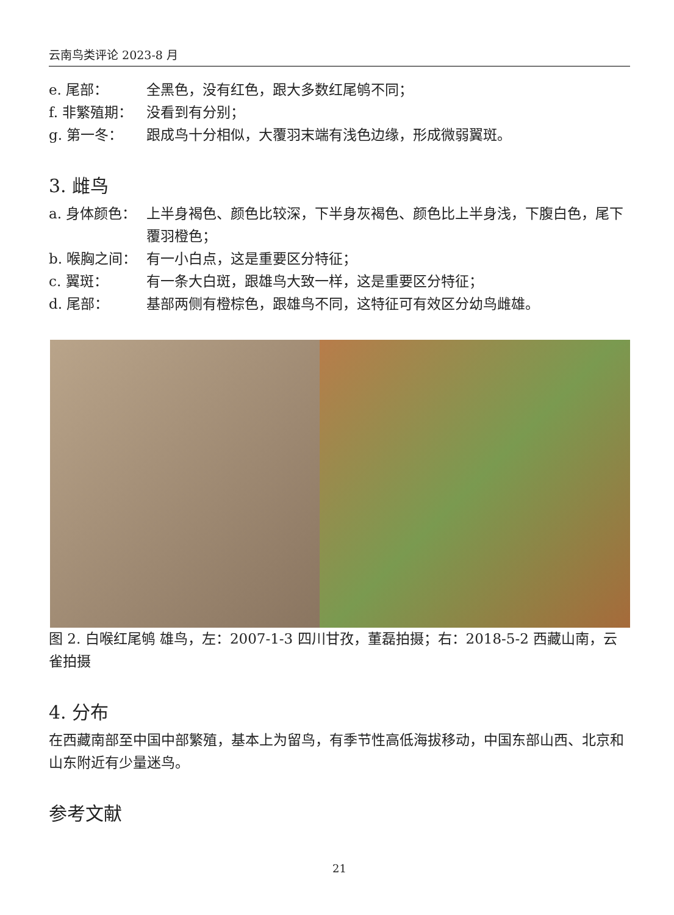云南鸟类评论 2023-8 月
e. 尾部： 全黑色，没有红色，跟大多数红尾鸲不同；
f. 非繁殖期： 没看到有分别；
g. 第一冬： 跟成鸟十分相似，大覆羽末端有浅色边缘，形成微弱翼斑。
3. 雌鸟
a. 身体颜色： 上半身褐色、颜色比较深，下半身灰褐色、颜色比上半身浅，下腹白色，尾下覆羽橙色；
b. 喉胸之间： 有一小白点，这是重要区分特征；
c. 翼斑： 有一条大白斑，跟雄鸟大致一样，这是重要区分特征；
d. 尾部： 基部两侧有橙棕色，跟雄鸟不同，这特征可有效区分幼鸟雌雄。
图 2. 白喉红尾鸲 雄鸟，左：2007-1-3 四川甘孜，董磊拍摄；右：2018-5-2 西藏山南，云雀拍摄
4. 分布
在西藏南部至中国中部繁殖，基本上为留鸟，有季节性高低海拔移动，中国东部山西、北京和山东附近有少量迷鸟。
参考文献
21